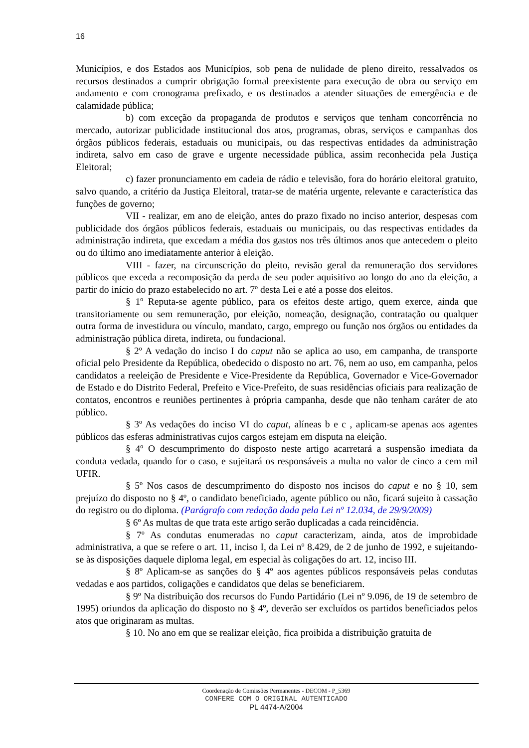16
Municípios, e dos Estados aos Municípios, sob pena de nulidade de pleno direito, ressalvados os recursos destinados a cumprir obrigação formal preexistente para execução de obra ou serviço em andamento e com cronograma prefixado, e os destinados a atender situações de emergência e de calamidade pública;
b) com exceção da propaganda de produtos e serviços que tenham concorrência no mercado, autorizar publicidade institucional dos atos, programas, obras, serviços e campanhas dos órgãos públicos federais, estaduais ou municipais, ou das respectivas entidades da administração indireta, salvo em caso de grave e urgente necessidade pública, assim reconhecida pela Justiça Eleitoral;
c) fazer pronunciamento em cadeia de rádio e televisão, fora do horário eleitoral gratuito, salvo quando, a critério da Justiça Eleitoral, tratar-se de matéria urgente, relevante e característica das funções de governo;
VII - realizar, em ano de eleição, antes do prazo fixado no inciso anterior, despesas com publicidade dos órgãos públicos federais, estaduais ou municipais, ou das respectivas entidades da administração indireta, que excedam a média dos gastos nos três últimos anos que antecedem o pleito ou do último ano imediatamente anterior à eleição.
VIII - fazer, na circunscrição do pleito, revisão geral da remuneração dos servidores públicos que exceda a recomposição da perda de seu poder aquisitivo ao longo do ano da eleição, a partir do início do prazo estabelecido no art. 7º desta Lei e até a posse dos eleitos.
§ 1º Reputa-se agente público, para os efeitos deste artigo, quem exerce, ainda que transitoriamente ou sem remuneração, por eleição, nomeação, designação, contratação ou qualquer outra forma de investidura ou vínculo, mandato, cargo, emprego ou função nos órgãos ou entidades da administração pública direta, indireta, ou fundacional.
§ 2º A vedação do inciso I do caput não se aplica ao uso, em campanha, de transporte oficial pelo Presidente da República, obedecido o disposto no art. 76, nem ao uso, em campanha, pelos candidatos a reeleição de Presidente e Vice-Presidente da República, Governador e Vice-Governador de Estado e do Distrito Federal, Prefeito e Vice-Prefeito, de suas residências oficiais para realização de contatos, encontros e reuniões pertinentes à própria campanha, desde que não tenham caráter de ato público.
§ 3º As vedações do inciso VI do caput, alíneas b e c , aplicam-se apenas aos agentes públicos das esferas administrativas cujos cargos estejam em disputa na eleição.
§ 4º O descumprimento do disposto neste artigo acarretará a suspensão imediata da conduta vedada, quando for o caso, e sujeitará os responsáveis a multa no valor de cinco a cem mil UFIR.
§ 5º Nos casos de descumprimento do disposto nos incisos do caput e no § 10, sem prejuízo do disposto no § 4º, o candidato beneficiado, agente público ou não, ficará sujeito à cassação do registro ou do diploma. (Parágrafo com redação dada pela Lei nº 12.034, de 29/9/2009)
§ 6º As multas de que trata este artigo serão duplicadas a cada reincidência.
§ 7º As condutas enumeradas no caput caracterizam, ainda, atos de improbidade administrativa, a que se refere o art. 11, inciso I, da Lei nº 8.429, de 2 de junho de 1992, e sujeitando-se às disposições daquele diploma legal, em especial às coligações do art. 12, inciso III.
§ 8º Aplicam-se as sanções do § 4º aos agentes públicos responsáveis pelas condutas vedadas e aos partidos, coligações e candidatos que delas se beneficiarem.
§ 9º Na distribuição dos recursos do Fundo Partidário (Lei nº 9.096, de 19 de setembro de 1995) oriundos da aplicação do disposto no § 4º, deverão ser excluídos os partidos beneficiados pelos atos que originaram as multas.
§ 10. No ano em que se realizar eleição, fica proibida a distribuição gratuita de
Coordenação de Comissões Permanentes - DECOM - P_5369
CONFERE COM O ORIGINAL AUTENTICADO
PL 4474-A/2004